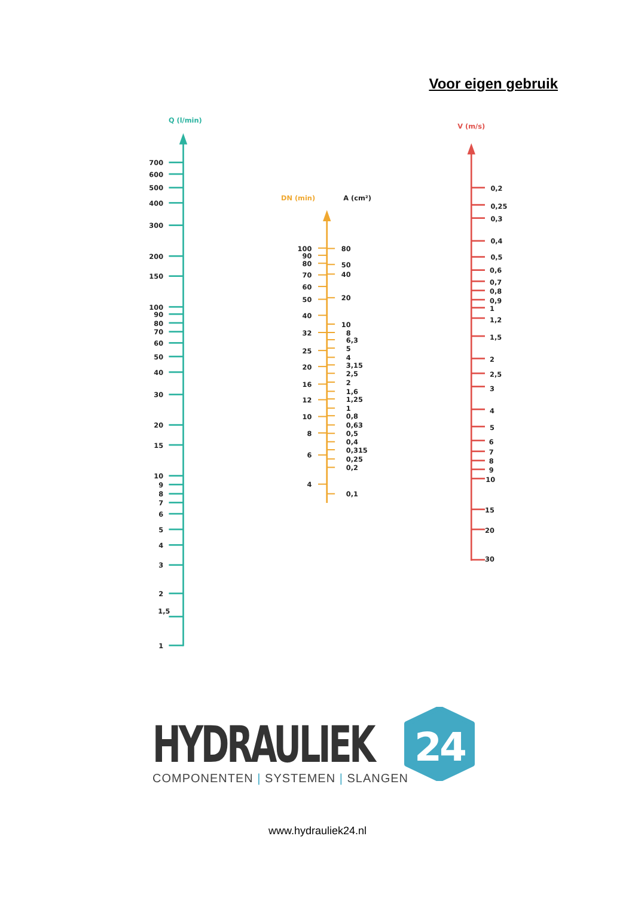Voor eigen gebruik
Q (l/min)
700
600
500
400
300
200
150
100
90
80
70
60
50
40
30
20
15
10
9
8
7
6
5
4
3
2
1,5
1
DN (min)
A (cm²)
100
90
80
70
60
50
40
32
25
20
16
12
10
8
6
4
80
50
40
20
10
8
6,3
5
4
3,15
2,5
2
1,6
1,25
1
0,8
0,63
0,5
0,4
0,315
0,25
0,2
0,1
V (m/s)
0,2
0,25
0,3
0,4
0,5
0,6
0,7
0,8
0,9
1
1,2
1,5
2
2,5
3
4
5
6
7
8
9
10
15
20
30
HYDRAULIEK
COMPONENTEN | SYSTEMEN | SLANGEN
24
www.hydrauliek24.nl